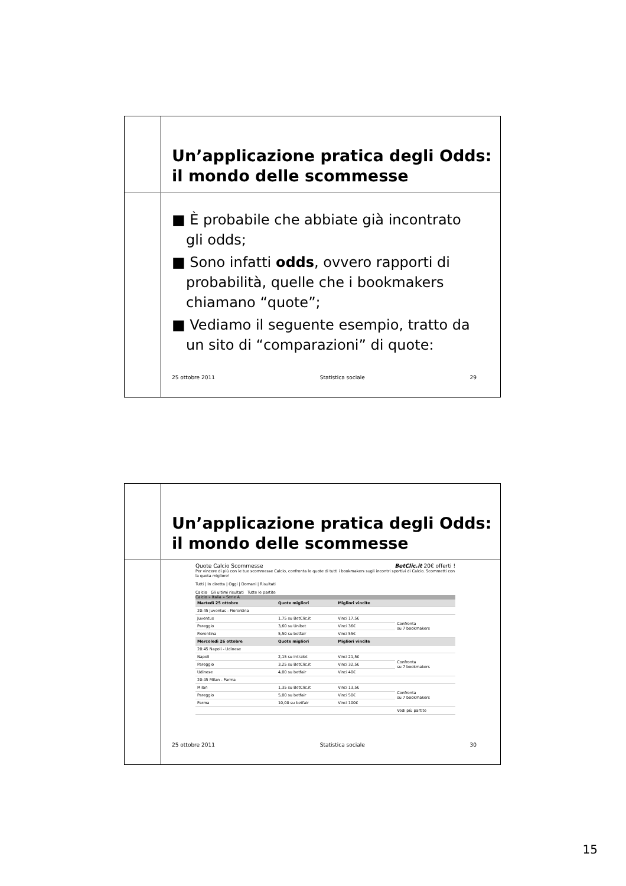Un’applicazione pratica degli Odds: il mondo delle scommesse
■ È probabile che abbiate già incontrato gli odds;
■ Sono infatti odds, ovvero rapporti di probabilità, quelle che i bookmakers chiamano “quote”;
■ Vediamo il seguente esempio, tratto da un sito di “comparazioni” di quote:
25 ottobre 2011 Statistica sociale 29
Un’applicazione pratica degli Odds: il mondo delle scommesse
Quote Calcio Scommesse BetClic.it 20€ offerti !
Per vincere di più con le tue scommesse Calcio, confronta le quote di tutti i bookmakers sugli incontri sportivi di Calcio. Scommetti con la quota migliore!
Tutti | In diretta | Oggi | Domani | Risultati
Calcio Gli ultimi risultati Tutte le partite
Calcio » Italia » Serie A
| Martedì 25 ottobre | Quote migliori | Migliori vincite | |
| --- | --- | --- | --- |
| 20:45 Juventus - Fiorentina | | | |
| Juventus | 1,75 su BetClic.it | Vinci 17,5€ | Confronta su 7 bookmakers |
| Pareggio | 3,60 su Unibet | Vinci 36€ | |
| Fiorentina | 5,50 su betfair | Vinci 55€ | |
| Mercoledì 26 ottobre | Quote migliori | Migliori vincite | |
| 20:45 Napoli - Udinese | | | |
| Napoli | 2,15 su intralot | Vinci 21,5€ | Confronta su 7 bookmakers |
| Pareggio | 3,25 su BetClic.it | Vinci 32,5€ | |
| Udinese | 4,00 su betfair | Vinci 40€ | |
| 20:45 Milan - Parma | | | |
| Milan | 1,35 su BetClic.it | Vinci 13,5€ | Confronta su 7 bookmakers |
| Pareggio | 5,00 su betfair | Vinci 50€ | |
| Parma | 10,00 su betfair | Vinci 100€ | |
| | | | Vedi più partite |
25 ottobre 2011 Statistica sociale 30
15